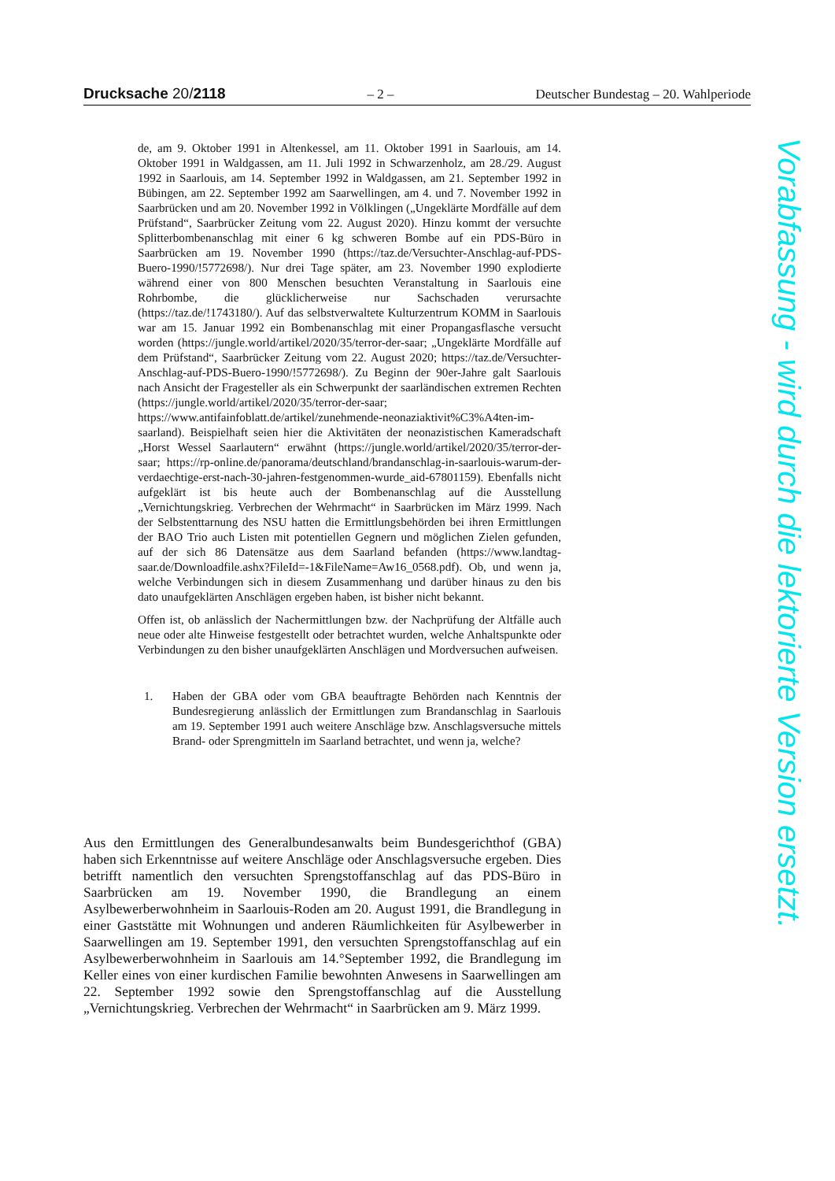Drucksache 20/2118 – 2 – Deutscher Bundestag – 20. Wahlperiode
de, am 9. Oktober 1991 in Altenkessel, am 11. Oktober 1991 in Saarlouis, am 14. Oktober 1991 in Waldgassen, am 11. Juli 1992 in Schwarzenholz, am 28./29. August 1992 in Saarlouis, am 14. September 1992 in Waldgassen, am 21. September 1992 in Bübingen, am 22. September 1992 am Saarwellingen, am 4. und 7. November 1992 in Saarbrücken und am 20. November 1992 in Völklingen („Ungeklärte Mordfälle auf dem Prüfstand“, Saarbrücker Zeitung vom 22. August 2020). Hinzu kommt der versuchte Splitterbombenanschlag mit einer 6 kg schweren Bombe auf ein PDS-Büro in Saarbrücken am 19. November 1990 (https://taz.de/Versuchter-Anschlag-auf-PDS-Buero-1990/!5772698/). Nur drei Tage später, am 23. November 1990 explodierte während einer von 800 Menschen besuchten Veranstaltung in Saarlouis eine Rohrbombe, die glücklicherweise nur Sachschaden verursachte (https://taz.de/!1743180/). Auf das selbstverwaltete Kulturzentrum KOMM in Saarlouis war am 15. Januar 1992 ein Bombenanschlag mit einer Propangasflasche versucht worden (https://jungle.world/artikel/2020/35/terror-der-saar; „Ungeklärte Mordfälle auf dem Prüfstand“, Saarbrücker Zeitung vom 22. August 2020; https://taz.de/Versuchter-Anschlag-auf-PDS-Buero-1990/!5772698/). Zu Beginn der 90er-Jahre galt Saarlouis nach Ansicht der Fragesteller als ein Schwerpunkt der saarländischen extremen Rechten (https://jungle.world/artikel/2020/35/terror-der-saar; https://www.antifainfoblatt.de/artikel/zunehmende-neonaziaktivit%C3%A4ten-im-saarland). Beispielhaft seien hier die Aktivitäten der neonazistischen Kameradschaft „Horst Wessel Saarlautern“ erwähnt (https://jungle.world/artikel/2020/35/terror-der-saar; https://rp-online.de/panorama/deutschland/brandanschlag-in-saarlouis-warum-der-verdaechtige-erst-nach-30-jahren-festgenommen-wurde_aid-67801159). Ebenfalls nicht aufgeklärt ist bis heute auch der Bombenanschlag auf die Ausstellung „Vernichtungskrieg. Verbrechen der Wehrmacht“ in Saarbrücken im März 1999. Nach der Selbstenttarnung des NSU hatten die Ermittlungsbehörden bei ihren Ermittlungen der BAO Trio auch Listen mit potentiellen Gegnern und möglichen Zielen gefunden, auf der sich 86 Datensätze aus dem Saarland befanden (https://www.landtag-saar.de/Downloadfile.ashx?FileId=-1&FileName=Aw16_0568.pdf). Ob, und wenn ja, welche Verbindungen sich in diesem Zusammenhang und darüber hinaus zu den bis dato unaufgeklärten Anschlägen ergeben haben, ist bisher nicht bekannt.
Offen ist, ob anlässlich der Nachermittlungen bzw. der Nachprüfung der Altfälle auch neue oder alte Hinweise festgestellt oder betrachtet wurden, welche Anhaltspunkte oder Verbindungen zu den bisher unaufgeklärten Anschlägen und Mordversuchen aufweisen.
1. Haben der GBA oder vom GBA beauftragte Behörden nach Kenntnis der Bundesregierung anlässlich der Ermittlungen zum Brandanschlag in Saarlouis am 19. September 1991 auch weitere Anschläge bzw. Anschlagsversuche mittels Brand- oder Sprengmitteln im Saarland betrachtet, und wenn ja, welche?
Aus den Ermittlungen des Generalbundesanwalts beim Bundesgerichthof (GBA) haben sich Erkenntnisse auf weitere Anschläge oder Anschlagsversuche ergeben. Dies betrifft namentlich den versuchten Sprengstoffanschlag auf das PDS-Büro in Saarbrücken am 19. November 1990, die Brandlegung an einem Asylbewerberwohnheim in Saarlouis-Roden am 20. August 1991, die Brandlegung in einer Gaststätte mit Wohnungen und anderen Räumlichkeiten für Asylbewerber in Saarwellingen am 19. September 1991, den versuchten Sprengstoffanschlag auf ein Asylbewerberwohnheim in Saarlouis am 14.°September 1992, die Brandlegung im Keller eines von einer kurdischen Familie bewohnten Anwesens in Saarwellingen am 22. September 1992 sowie den Sprengstoffanschlag auf die Ausstellung „Vernichtungskrieg. Verbrechen der Wehrmacht“ in Saarbrücken am 9. März 1999.
Vorabfassung - wird durch die lektorierte Version ersetzt.